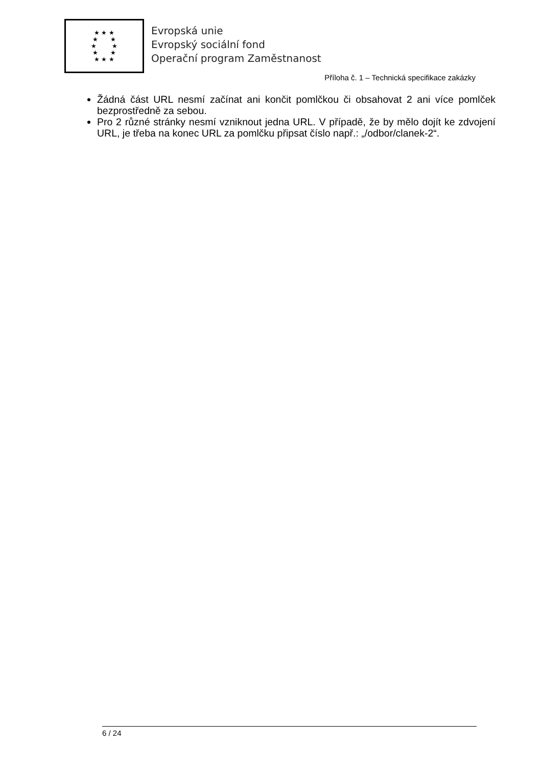★ ★ ★
★ ★
★ ★
★ ★
★ ★ ★
Evropská unie
Evropský sociální fond
Operační program Zaměstnanost
Příloha č. 1 – Technická specifikace zakázky
Žádná část URL nesmí začínat ani končit pomlčkou či obsahovat 2 ani více pomlček bezprostředně za sebou.
Pro 2 různé stránky nesmí vzniknout jedna URL. V případě, že by mělo dojít ke zdvojení URL, je třeba na konec URL za pomlčku připsat číslo např.: „/odbor/clanek-2“.
6 / 24